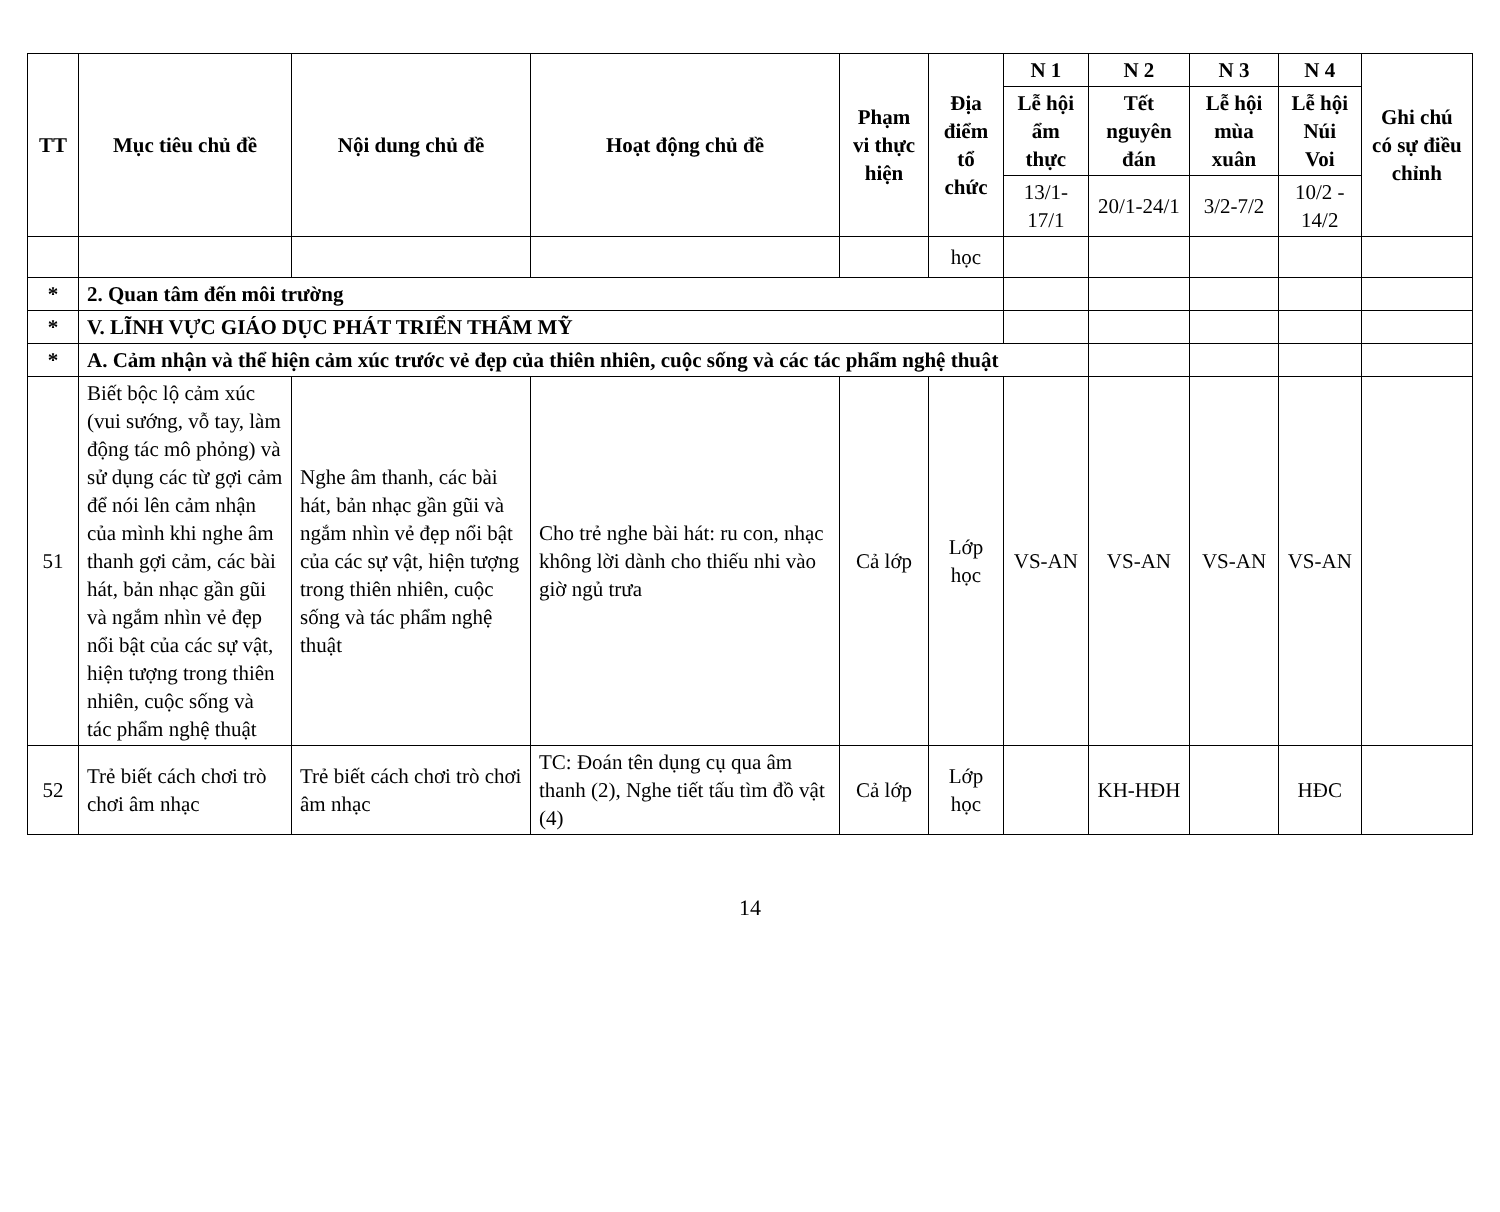| TT | Mục tiêu chủ đề | Nội dung chủ đề | Hoạt động chủ đề | Phạm vi thực hiện | Địa điểm tổ chức | N 1 | N 2 | N 3 | N 4 | Ghi chú có sự điều chỉnh |
| --- | --- | --- | --- | --- | --- | --- | --- | --- | --- | --- |
| | | | | | | Lễ hội ẩm thực | Tết nguyên đán | Lễ hội mùa xuân | Lễ hội Núi Voi | |
| | | | | | | 13/1-17/1 | 20/1-24/1 | 3/2-7/2 | 10/2 - 14/2 | |
| | | | | | học | | | | | |
| * | 2. Quan tâm đến môi trường | | | | | | | | | |
| * | V. LĨNH VỰC GIÁO DỤC PHÁT TRIỂN THẨM MỸ | | | | | | | | | |
| * | A. Cảm nhận và thể hiện cảm xúc trước vẻ đẹp của thiên nhiên, cuộc sống và các tác phẩm nghệ thuật | | | | | | | | | |
| 51 | Biết bộc lộ cảm xúc (vui sướng, vỗ tay, làm động tác mô phỏng) và sử dụng các từ gợi cảm để nói lên cảm nhận của mình khi nghe âm thanh gợi cảm, các bài hát, bản nhạc gần gũi và ngắm nhìn vẻ đẹp nổi bật của các sự vật, hiện tượng trong thiên nhiên, cuộc sống và tác phẩm nghệ thuật | Nghe âm thanh, các bài hát, bản nhạc gần gũi và ngắm nhìn vẻ đẹp nổi bật của các sự vật, hiện tượng trong thiên nhiên, cuộc sống và tác phẩm nghệ thuật | Cho trẻ nghe bài hát: ru con, nhạc không lời dành cho thiếu nhi vào giờ ngủ trưa | Cả lớp | Lớp học | VS-AN | VS-AN | VS-AN | VS-AN | |
| 52 | Trẻ biết cách chơi trò chơi âm nhạc | Trẻ biết cách chơi trò chơi âm nhạc | TC: Đoán tên dụng cụ qua âm thanh (2), Nghe tiết tấu tìm đồ vật (4) | Cả lớp | Lớp học | | KH-HĐH | | HĐC | |
14